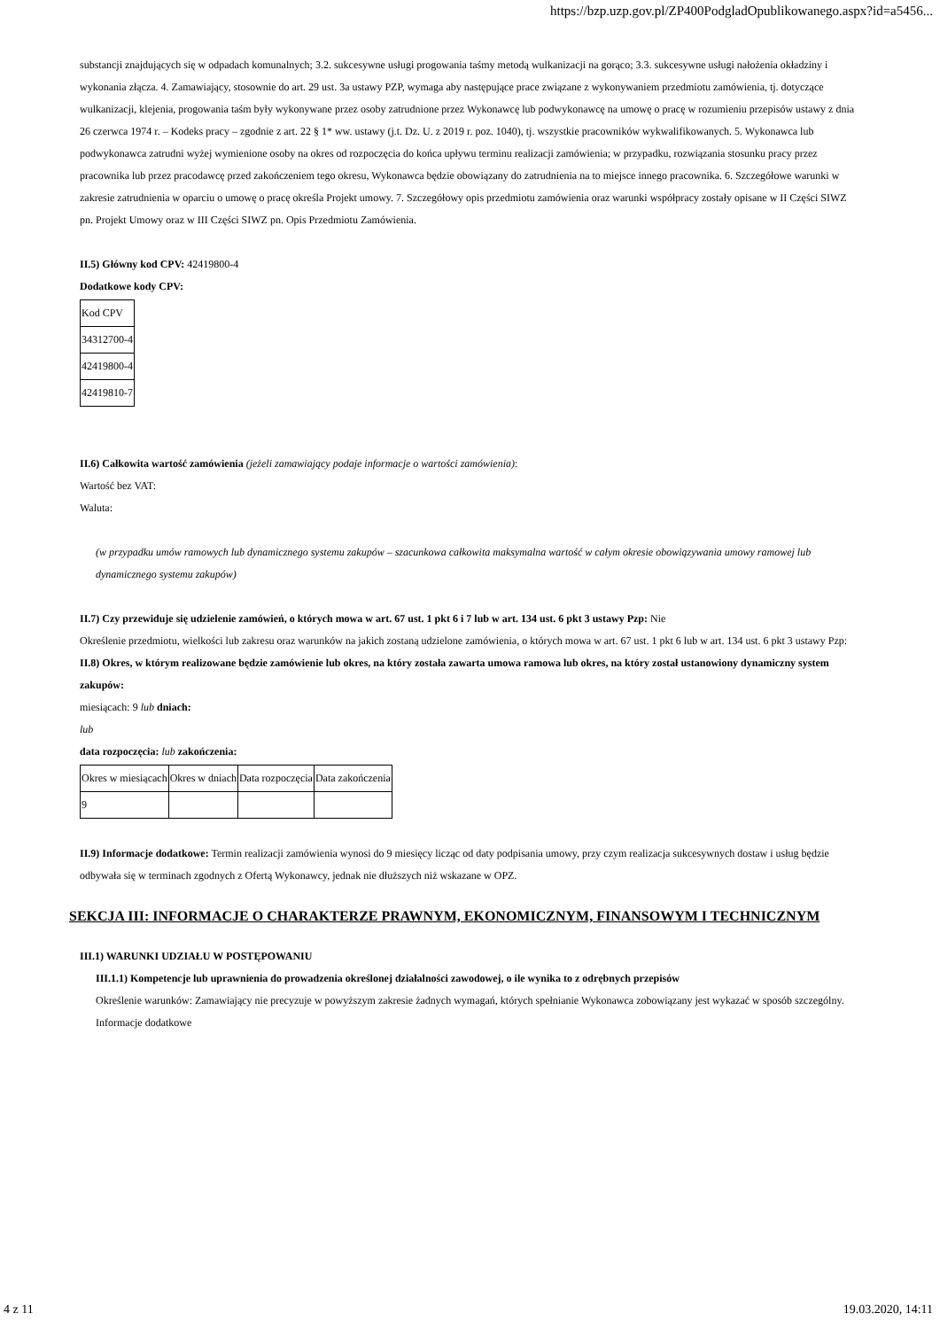https://bzp.uzp.gov.pl/ZP400PodgladOpublikowanego.aspx?id=a5456...
substancji znajdujących się w odpadach komunalnych; 3.2. sukcesywne usługi progowania taśmy metodą wulkanizacji na gorąco; 3.3. sukcesywne usługi nałożenia okładziny i wykonania złącza. 4. Zamawiający, stosownie do art. 29 ust. 3a ustawy PZP, wymaga aby następujące prace związane z wykonywaniem przedmiotu zamówienia, tj. dotyczące wulkanizacji, klejenia, progowania taśm były wykonywane przez osoby zatrudnione przez Wykonawcę lub podwykonawcę na umowę o pracę w rozumieniu przepisów ustawy z dnia 26 czerwca 1974 r. – Kodeks pracy – zgodnie z art. 22 § 1* ww. ustawy (j.t. Dz. U. z 2019 r. poz. 1040), tj. wszystkie pracowników wykwalifikowanych. 5. Wykonawca lub podwykonawca zatrudni wyżej wymienione osoby na okres od rozpoczęcia do końca upływu terminu realizacji zamówienia; w przypadku, rozwiązania stosunku pracy przez pracownika lub przez pracodawcę przed zakończeniem tego okresu, Wykonawca będzie obowiązany do zatrudnienia na to miejsce innego pracownika. 6. Szczegółowe warunki w zakresie zatrudnienia w oparciu o umowę o pracę określa Projekt umowy. 7. Szczegółowy opis przedmiotu zamówienia oraz warunki współpracy zostały opisane w II Części SIWZ pn. Projekt Umowy oraz w III Części SIWZ pn. Opis Przedmiotu Zamówienia.
II.5) Główny kod CPV: 42419800-4
Dodatkowe kody CPV:
| Kod CPV |
| 34312700-4 |
| 42419800-4 |
| 42419810-7 |
II.6) Całkowita wartość zamówienia (jeżeli zamawiający podaje informacje o wartości zamówienia):
Wartość bez VAT:
Waluta:
(w przypadku umów ramowych lub dynamicznego systemu zakupów – szacunkowa całkowita maksymalna wartość w całym okresie obowiązywania umowy ramowej lub dynamicznego systemu zakupów)
II.7) Czy przewiduje się udzielenie zamówień, o których mowa w art. 67 ust. 1 pkt 6 i 7 lub w art. 134 ust. 6 pkt 3 ustawy Pzp: Nie
Określenie przedmiotu, wielkości lub zakresu oraz warunków na jakich zostaną udzielone zamówienia, o których mowa w art. 67 ust. 1 pkt 6 lub w art. 134 ust. 6 pkt 3 ustawy Pzp:
II.8) Okres, w którym realizowane będzie zamówienie lub okres, na który została zawarta umowa ramowa lub okres, na który został ustanowiony dynamiczny system zakupów:
miesiącach: 9 lub dniach:
lub
data rozpoczęcia: lub zakończenia:
| Okres w miesiącach | Okres w dniach | Data rozpoczęcia | Data zakończenia |
| 9 | | | |
II.9) Informacje dodatkowe: Termin realizacji zamówienia wynosi do 9 miesięcy licząc od daty podpisania umowy, przy czym realizacja sukcesywnych dostaw i usług będzie odbywała się w terminach zgodnych z Ofertą Wykonawcy, jednak nie dłuższych niż wskazane w OPZ.
SEKCJA III: INFORMACJE O CHARAKTERZE PRAWNYM, EKONOMICZNYM, FINANSOWYM I TECHNICZNYM
III.1) WARUNKI UDZIAŁU W POSTĘPOWANIU
III.1.1) Kompetencje lub uprawnienia do prowadzenia określonej działalności zawodowej, o ile wynika to z odrębnych przepisów
Określenie warunków: Zamawiający nie precyzuje w powyższym zakresie żadnych wymagań, których spełnianie Wykonawca zobowiązany jest wykazać w sposób szczególny.
Informacje dodatkowe
4 z 11 19.03.2020, 14:11